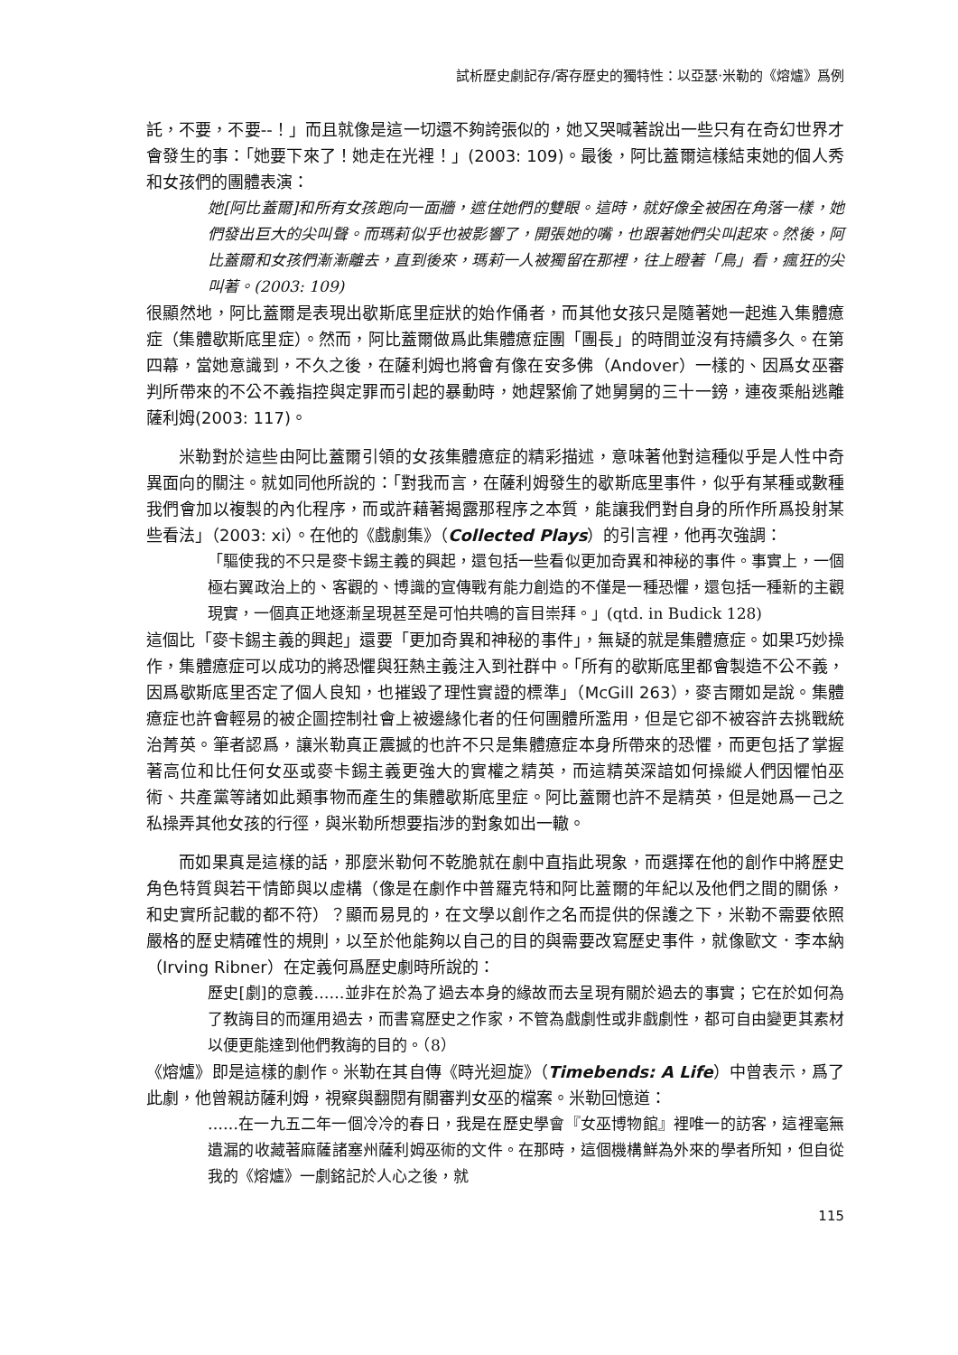試析歷史劇記存/寄存歷史的獨特性：以亞瑟‧米勒的《熔爐》爲例
託，不要，不要--！」而且就像是這一切還不夠誇張似的，她又哭喊著說出一些只有在奇幻世界才會發生的事：「她要下來了！她走在光裡！」(2003: 109)。最後，阿比蓋爾這樣結束她的個人秀和女孩們的團體表演：
她[阿比蓋爾]和所有女孩跑向一面牆，遮住她們的雙眼。這時，就好像全被困在角落一樣，她們發出巨大的尖叫聲。而瑪莉似乎也被影響了，開張她的嘴，也跟著她們尖叫起來。然後，阿比蓋爾和女孩們漸漸離去，直到後來，瑪莉一人被獨留在那裡，往上瞪著「鳥」看，瘋狂的尖叫著。(2003: 109)
很顯然地，阿比蓋爾是表現出歇斯底里症狀的始作俑者，而其他女孩只是隨著她一起進入集體癔症（集體歇斯底里症）。然而，阿比蓋爾做爲此集體癔症團「團長」的時間並沒有持續多久。在第四幕，當她意識到，不久之後，在薩利姆也將會有像在安多佛（Andover）一樣的、因爲女巫審判所帶來的不公不義指控與定罪而引起的暴動時，她趕緊偷了她舅舅的三十一鎊，連夜乘船逃離薩利姆(2003: 117)。
米勒對於這些由阿比蓋爾引領的女孩集體癔症的精彩描述，意味著他對這種似乎是人性中奇異面向的關注。就如同他所說的：「對我而言，在薩利姆發生的歇斯底里事件，似乎有某種或數種我們會加以複製的內化程序，而或許藉著揭露那程序之本質，能讓我們對自身的所作所爲投射某些看法」（2003: xi）。在他的《戲劇集》（Collected Plays）的引言裡，他再次強調：
「驅使我的不只是麥卡錫主義的興起，還包括一些看似更加奇異和神秘的事件。事實上，一個極右翼政治上的、客觀的、博識的宣傳戰有能力創造的不僅是一種恐懼，還包括一種新的主觀現實，一個真正地逐漸呈現甚至是可怕共鳴的盲目崇拜。」(qtd. in Budick 128)
這個比「麥卡錫主義的興起」還要「更加奇異和神秘的事件」，無疑的就是集體癔症。如果巧妙操作，集體癔症可以成功的將恐懼與狂熱主義注入到社群中。「所有的歇斯底里都會製造不公不義，因爲歇斯底里否定了個人良知，也摧毀了理性實證的標準」（McGill 263），麥吉爾如是說。集體癔症也許會輕易的被企圖控制社會上被邊緣化者的任何團體所濫用，但是它卻不被容許去挑戰統治菁英。筆者認爲，讓米勒真正震撼的也許不只是集體癔症本身所帶來的恐懼，而更包括了掌握著高位和比任何女巫或麥卡錫主義更強大的實權之精英，而這精英深諳如何操縱人們因懼怕巫術、共產黨等諸如此類事物而產生的集體歇斯底里症。阿比蓋爾也許不是精英，但是她爲一己之私操弄其他女孩的行徑，與米勒所想要指涉的對象如出一轍。
而如果真是這樣的話，那麼米勒何不乾脆就在劇中直指此現象，而選擇在他的創作中將歷史角色特質與若干情節與以虛構（像是在劇作中普羅克特和阿比蓋爾的年紀以及他們之間的關係，和史實所記載的都不符）？顯而易見的，在文學以創作之名而提供的保護之下，米勒不需要依照嚴格的歷史精確性的規則，以至於他能夠以自己的目的與需要改寫歷史事件，就像歐文．李本納（Irving Ribner）在定義何爲歷史劇時所說的：
歷史[劇]的意義……並非在於為了過去本身的緣故而去呈現有關於過去的事實；它在於如何為了教誨目的而運用過去，而書寫歷史之作家，不管為戲劇性或非戲劇性，都可自由變更其素材以便更能達到他們教誨的目的。（8）
《熔爐》即是這樣的劇作。米勒在其自傳《時光迴旋》（Timebends: A Life）中曾表示，爲了此劇，他曾親訪薩利姆，視察與翻閱有關審判女巫的檔案。米勒回憶道：
……在一九五二年一個冷冷的春日，我是在歷史學會『女巫博物館』裡唯一的訪客，這裡毫無遺漏的收藏著麻薩諸塞州薩利姆巫術的文件。在那時，這個機構鮮為外來的學者所知，但自從我的《熔爐》一劇銘記於人心之後，就
115